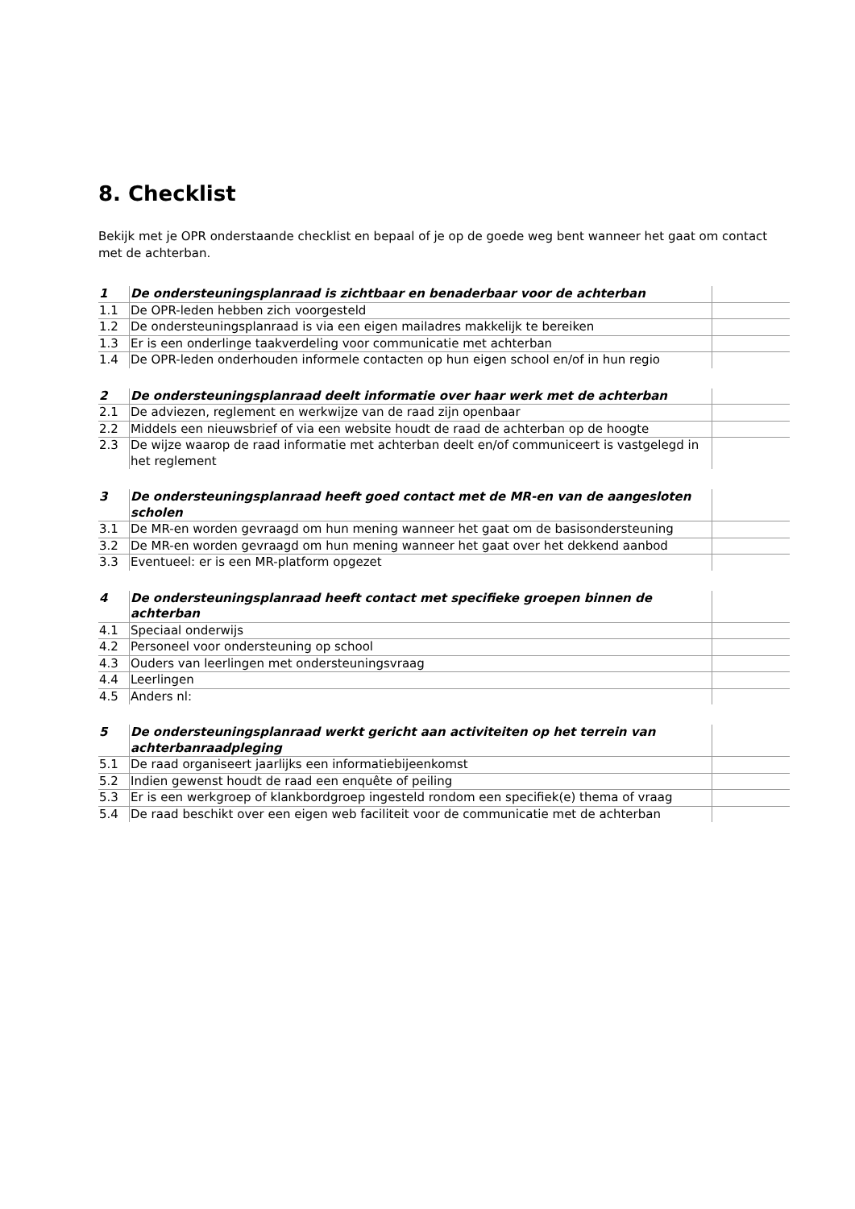8. Checklist
Bekijk met je OPR onderstaande checklist en bepaal of je op de goede weg bent wanneer het gaat om contact met de achterban.
| 1 | De ondersteuningsplanraad is zichtbaar en benaderbaar voor de achterban | |
| 1.1 | De OPR-leden hebben zich voorgesteld | |
| 1.2 | De ondersteuningsplanraad is via een eigen mailadres makkelijk te bereiken | |
| 1.3 | Er is een onderlinge taakverdeling voor communicatie met achterban | |
| 1.4 | De OPR-leden onderhouden informele contacten op hun eigen school en/of in hun regio | |
| 2 | De ondersteuningsplanraad deelt informatie over haar werk met de achterban | |
| 2.1 | De adviezen, reglement en werkwijze van de raad zijn openbaar | |
| 2.2 | Middels een nieuwsbrief of via een website houdt de raad de achterban op de hoogte | |
| 2.3 | De wijze waarop de raad informatie met achterban deelt en/of communiceert is vastgelegd in het reglement | |
| 3 | De ondersteuningsplanraad heeft goed contact met de MR-en van de aangesloten scholen | |
| 3.1 | De MR-en worden gevraagd om hun mening wanneer het gaat om de basisondersteuning | |
| 3.2 | De MR-en worden gevraagd om hun mening wanneer het gaat over het dekkend aanbod | |
| 3.3 | Eventueel: er is een MR-platform opgezet | |
| 4 | De ondersteuningsplanraad heeft contact met specifieke groepen binnen de achterban | |
| 4.1 | Speciaal onderwijs | |
| 4.2 | Personeel voor ondersteuning op school | |
| 4.3 | Ouders van leerlingen met ondersteuningsvraag | |
| 4.4 | Leerlingen | |
| 4.5 | Anders nl: | |
| 5 | De ondersteuningsplanraad werkt gericht aan activiteiten op het terrein van achterbanraadpleging | |
| 5.1 | De raad organiseert jaarlijks een informatiebijeenkomst | |
| 5.2 | Indien gewenst houdt de raad een enquête of peiling | |
| 5.3 | Er is een werkgroep of klankbordgroep ingesteld rondom een specifiek(e) thema of vraag | |
| 5.4 | De raad beschikt over een eigen web faciliteit voor de communicatie met de achterban | |